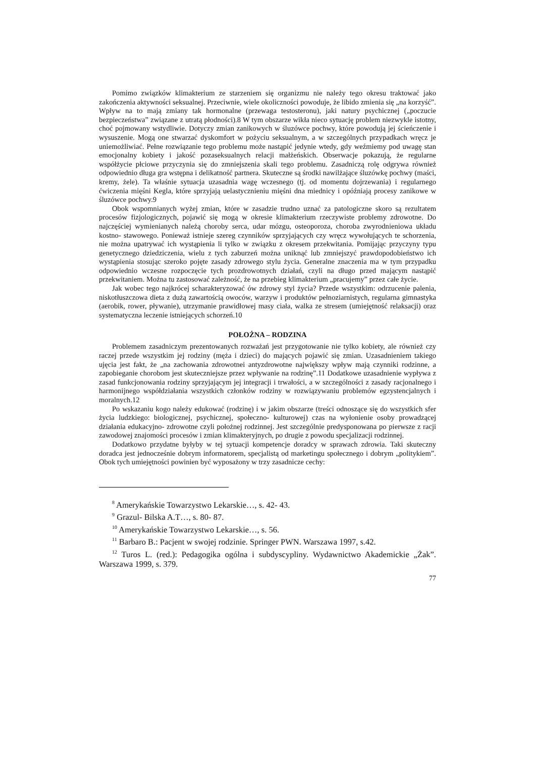Pomimo związków klimakterium ze starzeniem się organizmu nie należy tego okresu traktować jako zakończenia aktywności seksualnej. Przeciwnie, wiele okoliczności powoduje, że libido zmienia się „na korzyść”. Wpływ na to mają zmiany tak hormonalne (przewaga testosteronu), jaki natury psychicznej („poczucie bezpieczeństwa” związane z utratą płodności).8 W tym obszarze wikła nieco sytuację problem niezwykle istotny, choć pojmowany wstydliwie. Dotyczy zmian zanikowych w śluzówce pochwy, które powodują jej ścieńczenie i wysuszenie. Mogą one stwarzać dyskomfort w pożyciu seksualnym, a w szczególnych przypadkach wręcz je uniemożliwiać. Pełne rozwiązanie tego problemu może nastąpić jedynie wtedy, gdy weźmiemy pod uwagę stan emocjonalny kobiety i jakość pozaseksualnych relacji małżeńskich. Obserwacje pokazują, że regularne współżycie płciowe przyczynia się do zmniejszenia skali tego problemu. Zasadniczą rolę odgrywa również odpowiednio długa gra wstępna i delikatność partnera. Skuteczne są środki nawilżające śluzówkę pochwy (maści, kremy, żele). Ta właśnie sytuacja uzasadnia wagę wczesnego (tj. od momentu dojrzewania) i regularnego ćwiczenia mięśni Kegla, które sprzyjają uelastycznieniu mięśni dna miednicy i opóźniają procesy zanikowe w śluzówce pochwy.9
Obok wspomnianych wyżej zmian, które w zasadzie trudno uznać za patologiczne skoro są rezultatem procesów fizjologicznych, pojawić się mogą w okresie klimakterium rzeczywiste problemy zdrowotne. Do najczęściej wymienianych należą choroby serca, udar mózgu, osteoporoza, choroba zwyrodnieniowa układu kostno- stawowego. Ponieważ istnieje szereg czynników sprzyjających czy wręcz wywołujących te schorzenia, nie można upatrywać ich wystąpienia li tylko w związku z okresem przekwitania. Pomijając przyczyny typu genetycznego dziedziczenia, wielu z tych zaburzeń można uniknąć lub zmniejszyć prawdopodobieństwo ich wystąpienia stosując szeroko pojęte zasady zdrowego stylu życia. Generalne znaczenia ma w tym przypadku odpowiednio wczesne rozpoczęcie tych prozdrowotnych działań, czyli na długo przed mającym nastąpić przekwitaniem. Można tu zastosować zależność, że na przebieg klimakterium „pracujemy” przez całe życie.
Jak wobec tego najkrócej scharakteryzować ów zdrowy styl życia? Przede wszystkim: odrzucenie palenia, niskotłuszczowa dieta z dużą zawartością owoców, warzyw i produktów pełnoziarnistych, regularna gimnastyka (aerobik, rower, pływanie), utrzymanie prawidłowej masy ciała, walka ze stresem (umiejętność relaksacji) oraz systematyczna leczenie istniejących schorzeń.10
POŁOŻNA – RODZINA
Problemem zasadniczym prezentowanych rozważań jest przygotowanie nie tylko kobiety, ale również czy raczej przede wszystkim jej rodziny (męża i dzieci) do mających pojawić się zmian. Uzasadnieniem takiego ujęcia jest fakt, że „na zachowania zdrowotnei antyzdrowotne największy wpływ mają czynniki rodzinne, a zapobieganie chorobom jest skuteczniejsze przez wpływanie na rodzinę”.11 Dodatkowe uzasadnienie wypływa z zasad funkcjonowania rodziny sprzyjającym jej integracji i trwałości, a w szczególności z zasady racjonalnego i harmonijnego współdziałania wszystkich członków rodziny w rozwiązywaniu problemów egzystencjalnych i moralnych.12
Po wskazaniu kogo należy edukować (rodzinę) i w jakim obszarze (treści odnoszące się do wszystkich sfer życia ludzkiego: biologicznej, psychicznej, społeczno- kulturowej) czas na wyłonienie osoby prowadzącej działania edukacyjno- zdrowotne czyli położnej rodzinnej. Jest szczególnie predysponowana po pierwsze z racji zawodowej znajomości procesów i zmian klimakteryjnych, po drugie z powodu specjalizacji rodzinnej.
Dodatkowo przydatne byłyby w tej sytuacji kompetencje doradcy w sprawach zdrowia. Taki skuteczny doradca jest jednocześnie dobrym informatorem, specjalistą od marketingu społecznego i dobrym „politykiem”. Obok tych umiejętności powinien być wyposażony w trzy zasadnicze cechy:
<sup>8</sup> Amerykańskie Towarzystwo Lekarskie…, s. 42- 43.
<sup>9</sup> Grazul- Bilska A.T…, s. 80- 87.
<sup>10</sup> Amerykańskie Towarzystwo Lekarskie…, s. 56.
<sup>11</sup> Barbaro B.: Pacjent w swojej rodzinie. Springer PWN. Warszawa 1997, s.42.
<sup>12</sup> Turos L. (red.): Pedagogika ogólna i subdyscypliny. Wydawnictwo Akademickie „Żak”. Warszawa 1999, s. 379.
77